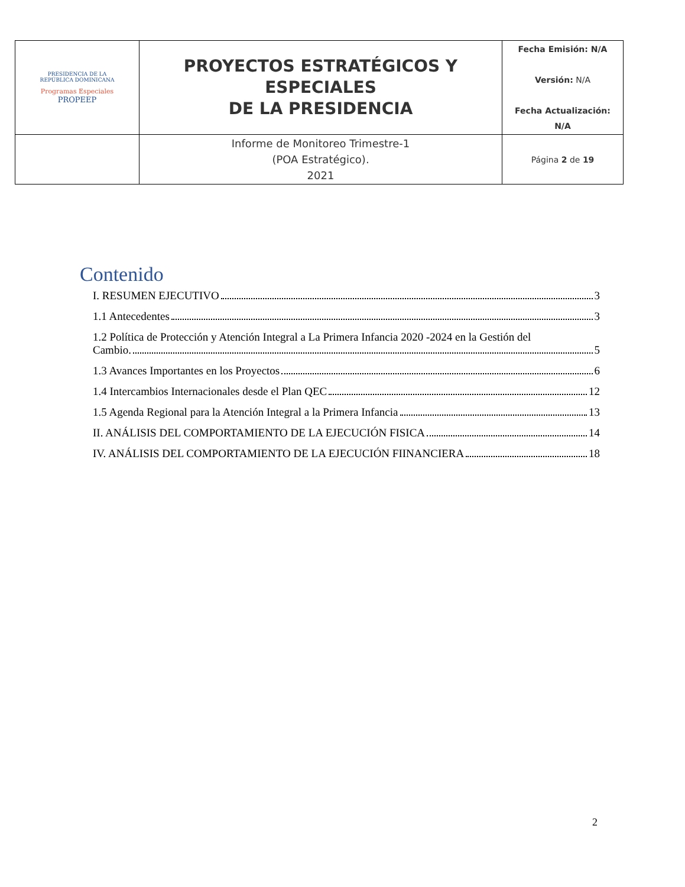| PRESIDENCIA DE LA REPÚBLICA DOMINICANA Programas Especiales PROPEEP | PROYECTOS ESTRATÉGICOS Y ESPECIALES DE LA PRESIDENCIA | Fecha Emisión: N/A Versión: N/A Fecha Actualización: N/A |
| | Informe de Monitoreo Trimestre-1 (POA Estratégico). 2021 | Página 2 de 19 |
Contenido
I. RESUMEN EJECUTIVO 3
1.1 Antecedentes 3
1.2 Política de Protección y Atención Integral a La Primera Infancia 2020 -2024 en la Gestión del
Cambio. 5
1.3 Avances Importantes en los Proyectos 6
1.4 Intercambios Internacionales desde el Plan QEC 12
1.5 Agenda Regional para la Atención Integral a la Primera Infancia 13
II. ANÁLISIS DEL COMPORTAMIENTO DE LA EJECUCIÓN FISICA 14
IV. ANÁLISIS DEL COMPORTAMIENTO DE LA EJECUCIÓN FIINANCIERA 18
2